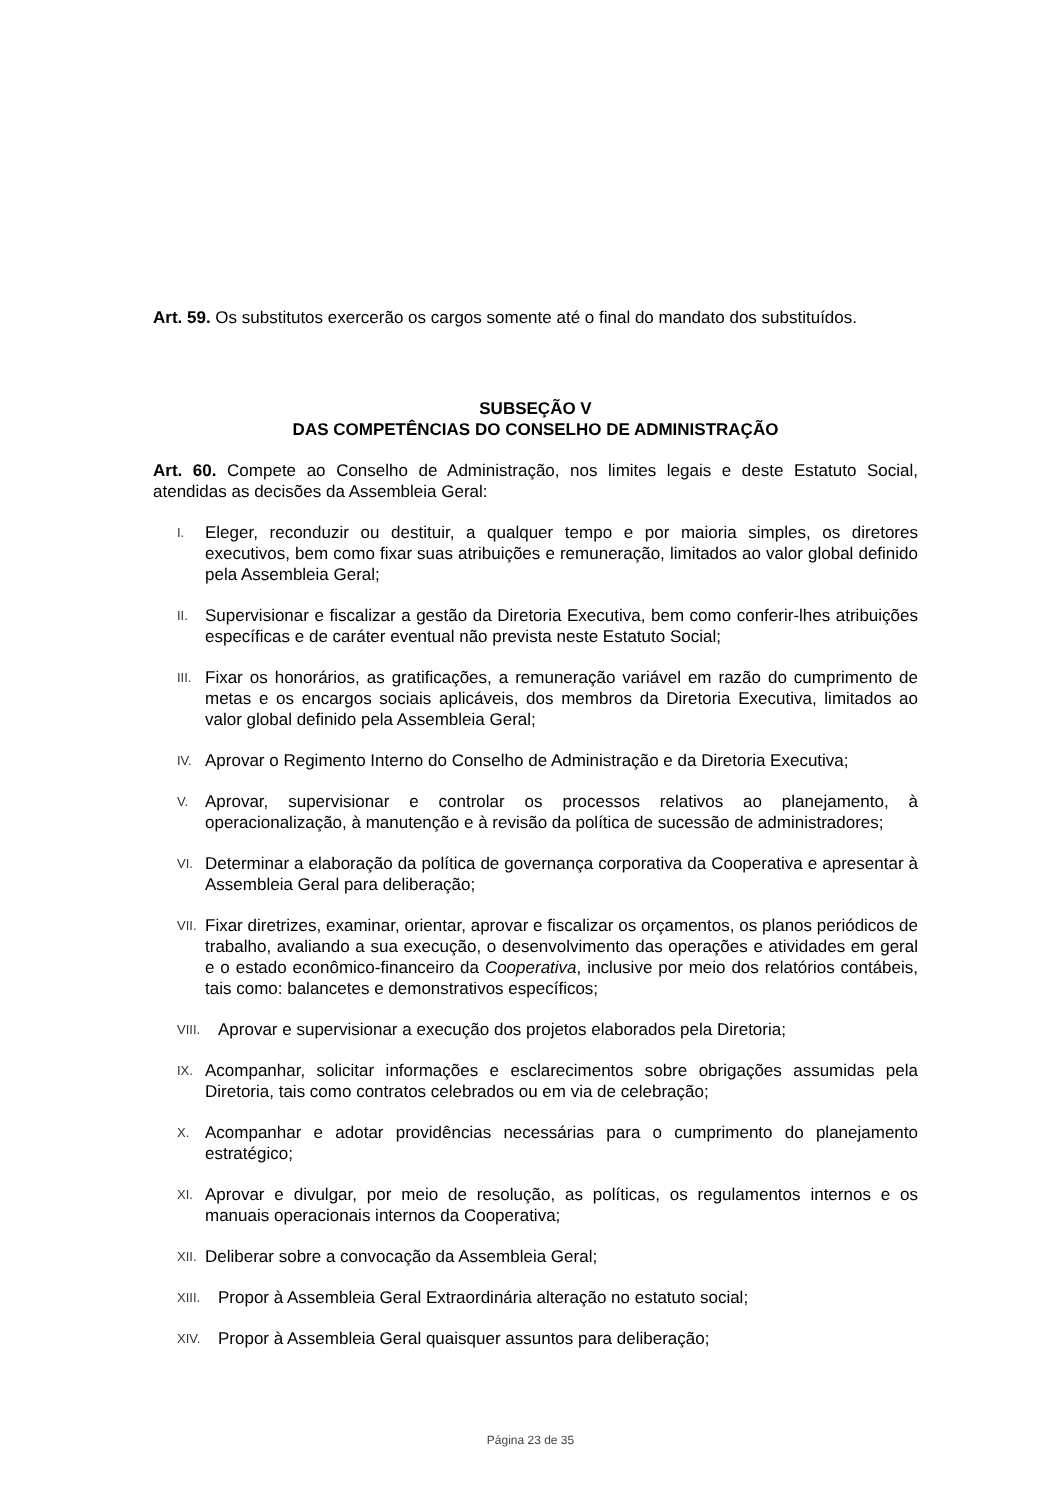Art. 59. Os substitutos exercerão os cargos somente até o final do mandato dos substituídos.
SUBSEÇÃO V
DAS COMPETÊNCIAS DO CONSELHO DE ADMINISTRAÇÃO
Art. 60. Compete ao Conselho de Administração, nos limites legais e deste Estatuto Social, atendidas as decisões da Assembleia Geral:
I. Eleger, reconduzir ou destituir, a qualquer tempo e por maioria simples, os diretores executivos, bem como fixar suas atribuições e remuneração, limitados ao valor global definido pela Assembleia Geral;
II. Supervisionar e fiscalizar a gestão da Diretoria Executiva, bem como conferir-lhes atribuições específicas e de caráter eventual não prevista neste Estatuto Social;
III. Fixar os honorários, as gratificações, a remuneração variável em razão do cumprimento de metas e os encargos sociais aplicáveis, dos membros da Diretoria Executiva, limitados ao valor global definido pela Assembleia Geral;
IV. Aprovar o Regimento Interno do Conselho de Administração e da Diretoria Executiva;
V. Aprovar, supervisionar e controlar os processos relativos ao planejamento, à operacionalização, à manutenção e à revisão da política de sucessão de administradores;
VI. Determinar a elaboração da política de governança corporativa da Cooperativa e apresentar à Assembleia Geral para deliberação;
VII. Fixar diretrizes, examinar, orientar, aprovar e fiscalizar os orçamentos, os planos periódicos de trabalho, avaliando a sua execução, o desenvolvimento das operações e atividades em geral e o estado econômico-financeiro da Cooperativa, inclusive por meio dos relatórios contábeis, tais como: balancetes e demonstrativos específicos;
VIII. Aprovar e supervisionar a execução dos projetos elaborados pela Diretoria;
IX. Acompanhar, solicitar informações e esclarecimentos sobre obrigações assumidas pela Diretoria, tais como contratos celebrados ou em via de celebração;
X. Acompanhar e adotar providências necessárias para o cumprimento do planejamento estratégico;
XI. Aprovar e divulgar, por meio de resolução, as políticas, os regulamentos internos e os manuais operacionais internos da Cooperativa;
XII. Deliberar sobre a convocação da Assembleia Geral;
XIII. Propor à Assembleia Geral Extraordinária alteração no estatuto social;
XIV. Propor à Assembleia Geral quaisquer assuntos para deliberação;
Página 23 de 35